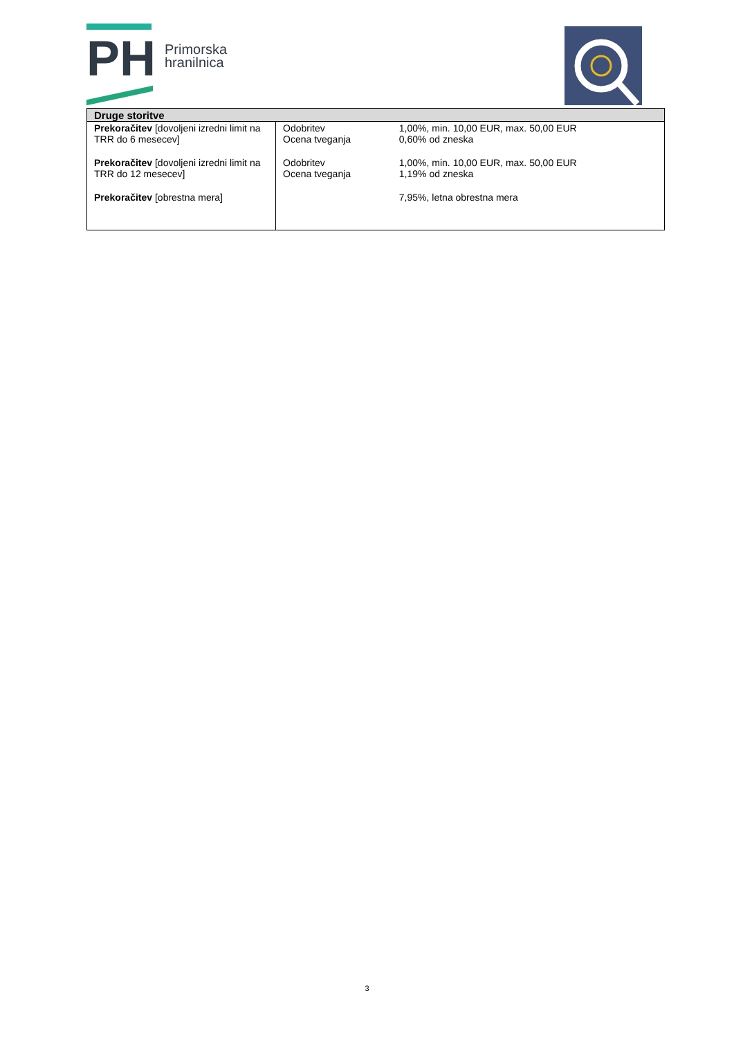PH
Primorska
hranilnica
| Druge storitve | | |
| --- | --- | --- |
| Prekoračitev [dovoljeni izredni limit na TRR do 6 mesecev] | Odobritev Ocena tveganja | 1,00%, min. 10,00 EUR, max. 50,00 EUR 0,60% od zneska |
| Prekoračitev [dovoljeni izredni limit na TRR do 12 mesecev] | Odobritev Ocena tveganja | 1,00%, min. 10,00 EUR, max. 50,00 EUR 1,19% od zneska |
| Prekoračitev [obrestna mera] | | 7,95%, letna obrestna mera |
3